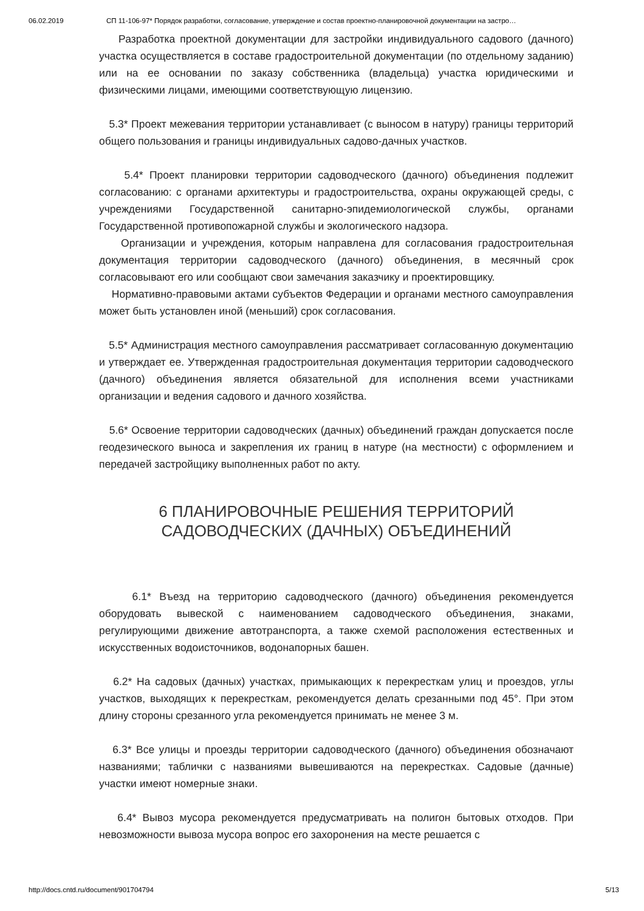06.02.2019 СП 11-106-97* Порядок разработки, согласование, утверждение и состав проектно-планировочной документации на застро…
Разработка проектной документации для застройки индивидуального садового (дачного) участка осуществляется в составе градостроительной документации (по отдельному заданию) или на ее основании по заказу собственника (владельца) участка юридическими и физическими лицами, имеющими соответствующую лицензию.
5.3* Проект межевания территории устанавливает (с выносом в натуру) границы территорий общего пользования и границы индивидуальных садово-дачных участков.
5.4* Проект планировки территории садоводческого (дачного) объединения подлежит согласованию: с органами архитектуры и градостроительства, охраны окружающей среды, с учреждениями Государственной санитарно-эпидемиологической службы, органами Государственной противопожарной службы и экологического надзора.
Организации и учреждения, которым направлена для согласования градостроительная документация территории садоводческого (дачного) объединения, в месячный срок согласовывают его или сообщают свои замечания заказчику и проектировщику.
Нормативно-правовыми актами субъектов Федерации и органами местного самоуправления может быть установлен иной (меньший) срок согласования.
5.5* Администрация местного самоуправления рассматривает согласованную документацию и утверждает ее. Утвержденная градостроительная документация территории садоводческого (дачного) объединения является обязательной для исполнения всеми участниками организации и ведения садового и дачного хозяйства.
5.6* Освоение территории садоводческих (дачных) объединений граждан допускается после геодезического выноса и закрепления их границ в натуре (на местности) с оформлением и передачей застройщику выполненных работ по акту.
6 ПЛАНИРОВОЧНЫЕ РЕШЕНИЯ ТЕРРИТОРИЙ
САДОВОДЧЕСКИХ (ДАЧНЫХ) ОБЪЕДИНЕНИЙ
6.1* Въезд на территорию садоводческого (дачного) объединения рекомендуется оборудовать вывеской с наименованием садоводческого объединения, знаками, регулирующими движение автотранспорта, а также схемой расположения естественных и искусственных водоисточников, водонапорных башен.
6.2* На садовых (дачных) участках, примыкающих к перекресткам улиц и проездов, углы участков, выходящих к перекресткам, рекомендуется делать срезанными под 45°. При этом длину стороны срезанного угла рекомендуется принимать не менее 3 м.
6.3* Все улицы и проезды территории садоводческого (дачного) объединения обозначают названиями; таблички с названиями вывешиваются на перекрестках. Садовые (дачные) участки имеют номерные знаки.
6.4* Вывоз мусора рекомендуется предусматривать на полигон бытовых отходов. При невозможности вывоза мусора вопрос его захоронения на месте решается с
http://docs.cntd.ru/document/901704794 5/13